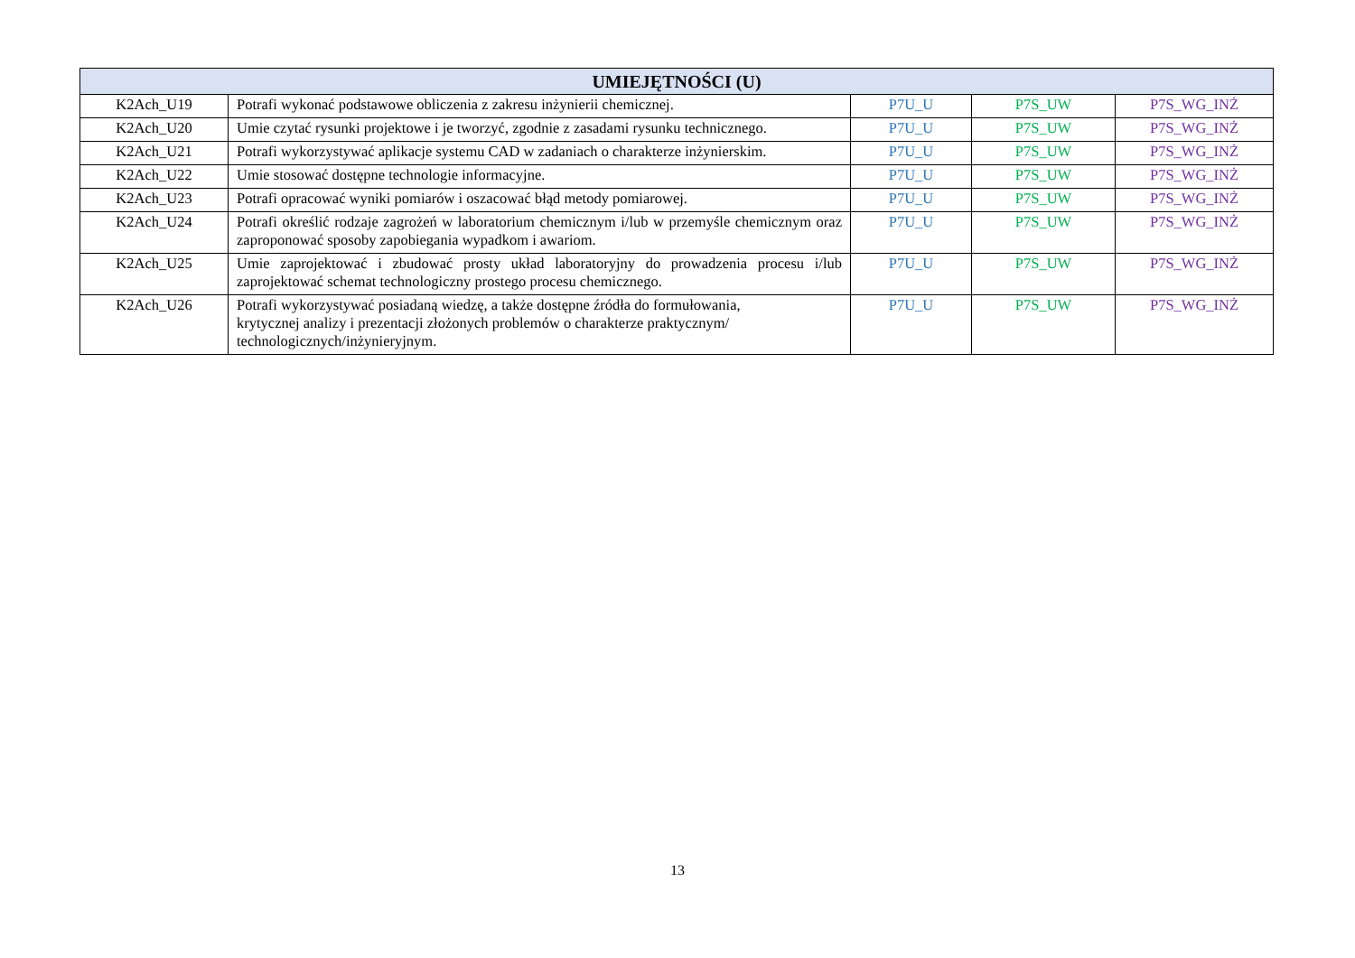| UMIEJĘTNOŚCI (U) | | | | |
| --- | --- | --- | --- | --- |
| K2Ach_U19 | Potrafi wykonać podstawowe obliczenia z zakresu inżynierii chemicznej. | P7U_U | P7S_UW | P7S_WG_INŻ |
| K2Ach_U20 | Umie czytać rysunki projektowe i je tworzyć, zgodnie z zasadami rysunku technicznego. | P7U_U | P7S_UW | P7S_WG_INŻ |
| K2Ach_U21 | Potrafi wykorzystywać aplikacje systemu CAD w zadaniach o charakterze inżynierskim. | P7U_U | P7S_UW | P7S_WG_INŻ |
| K2Ach_U22 | Umie stosować dostępne technologie informacyjne. | P7U_U | P7S_UW | P7S_WG_INŻ |
| K2Ach_U23 | Potrafi opracować wyniki pomiarów i oszacować błąd metody pomiarowej. | P7U_U | P7S_UW | P7S_WG_INŻ |
| K2Ach_U24 | Potrafi określić rodzaje zagrożeń w laboratorium chemicznym i/lub w przemyśle chemicznym oraz zaproponować sposoby zapobiegania wypadkom i awariom. | P7U_U | P7S_UW | P7S_WG_INŻ |
| K2Ach_U25 | Umie zaprojektować i zbudować prosty układ laboratoryjny do prowadzenia procesu i/lub zaprojektować schemat technologiczny prostego procesu chemicznego. | P7U_U | P7S_UW | P7S_WG_INŻ |
| K2Ach_U26 | Potrafi wykorzystywać posiadaną wiedzę, a także dostępne źródła do formułowania, krytycznej analizy i prezentacji złożonych problemów o charakterze praktycznym/ technologicznych/inżynieryjnym. | P7U_U | P7S_UW | P7S_WG_INŻ |
13